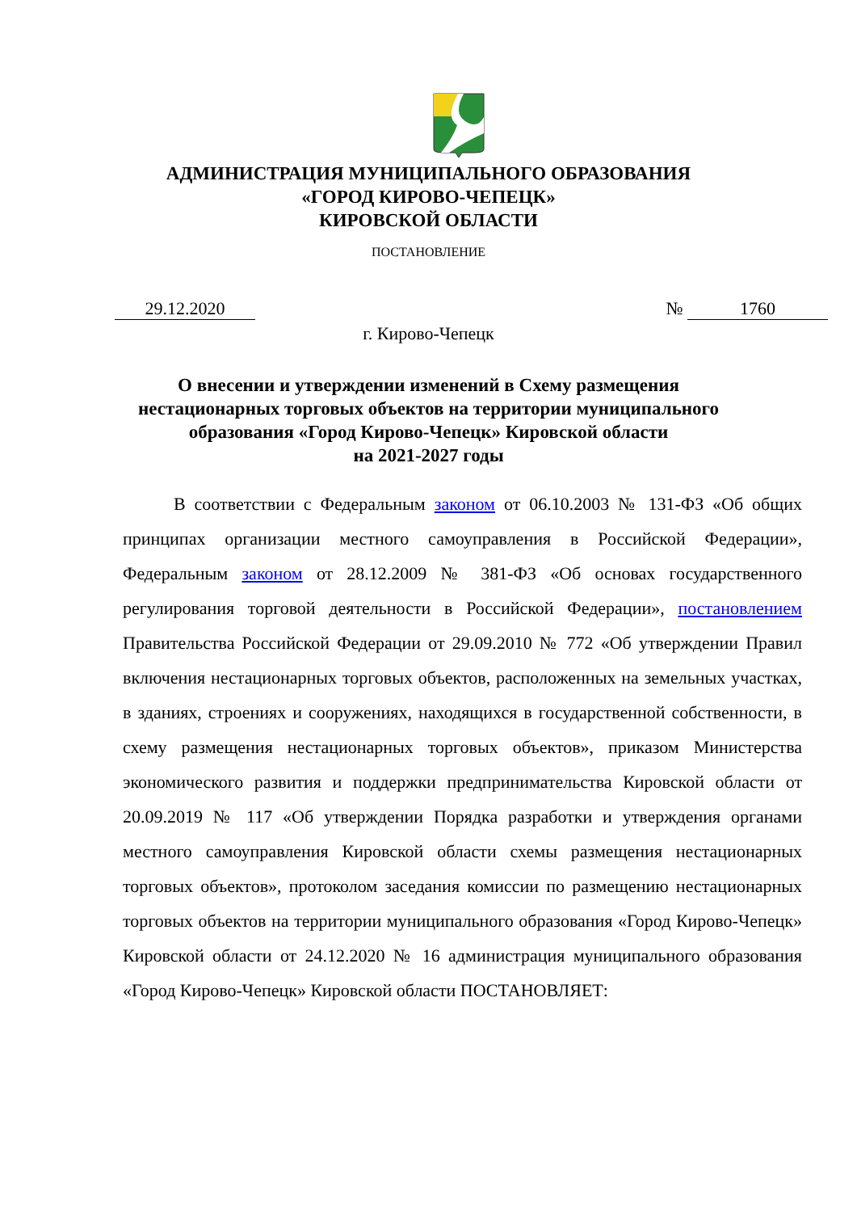АДМИНИСТРАЦИЯ МУНИЦИПАЛЬНОГО ОБРАЗОВАНИЯ
«ГОРОД КИРОВО-ЧЕПЕЦК»
КИРОВСКОЙ ОБЛАСТИ
ПОСТАНОВЛЕНИЕ
29.12.2020 № 1760
г. Кирово-Чепецк
О внесении и утверждении изменений в Схему размещения
нестационарных торговых объектов на территории муниципального
образования «Город Кирово-Чепецк» Кировской области
на 2021-2027 годы
В соответствии с Федеральным законом от 06.10.2003 № 131-ФЗ «Об общих принципах организации местного самоуправления в Российской Федерации», Федеральным законом от 28.12.2009 № 381-ФЗ «Об основах государственного регулирования торговой деятельности в Российской Федерации», постановлением Правительства Российской Федерации от 29.09.2010 № 772 «Об утверждении Правил включения нестационарных торговых объектов, расположенных на земельных участках, в зданиях, строениях и сооружениях, находящихся в государственной собственности, в схему размещения нестационарных торговых объектов», приказом Министерства экономического развития и поддержки предпринимательства Кировской области от 20.09.2019 № 117 «Об утверждении Порядка разработки и утверждения органами местного самоуправления Кировской области схемы размещения нестационарных торговых объектов», протоколом заседания комиссии по размещению нестационарных торговых объектов на территории муниципального образования «Город Кирово-Чепецк» Кировской области от 24.12.2020 № 16 администрация муниципального образования «Город Кирово-Чепецк» Кировской области ПОСТАНОВЛЯЕТ: